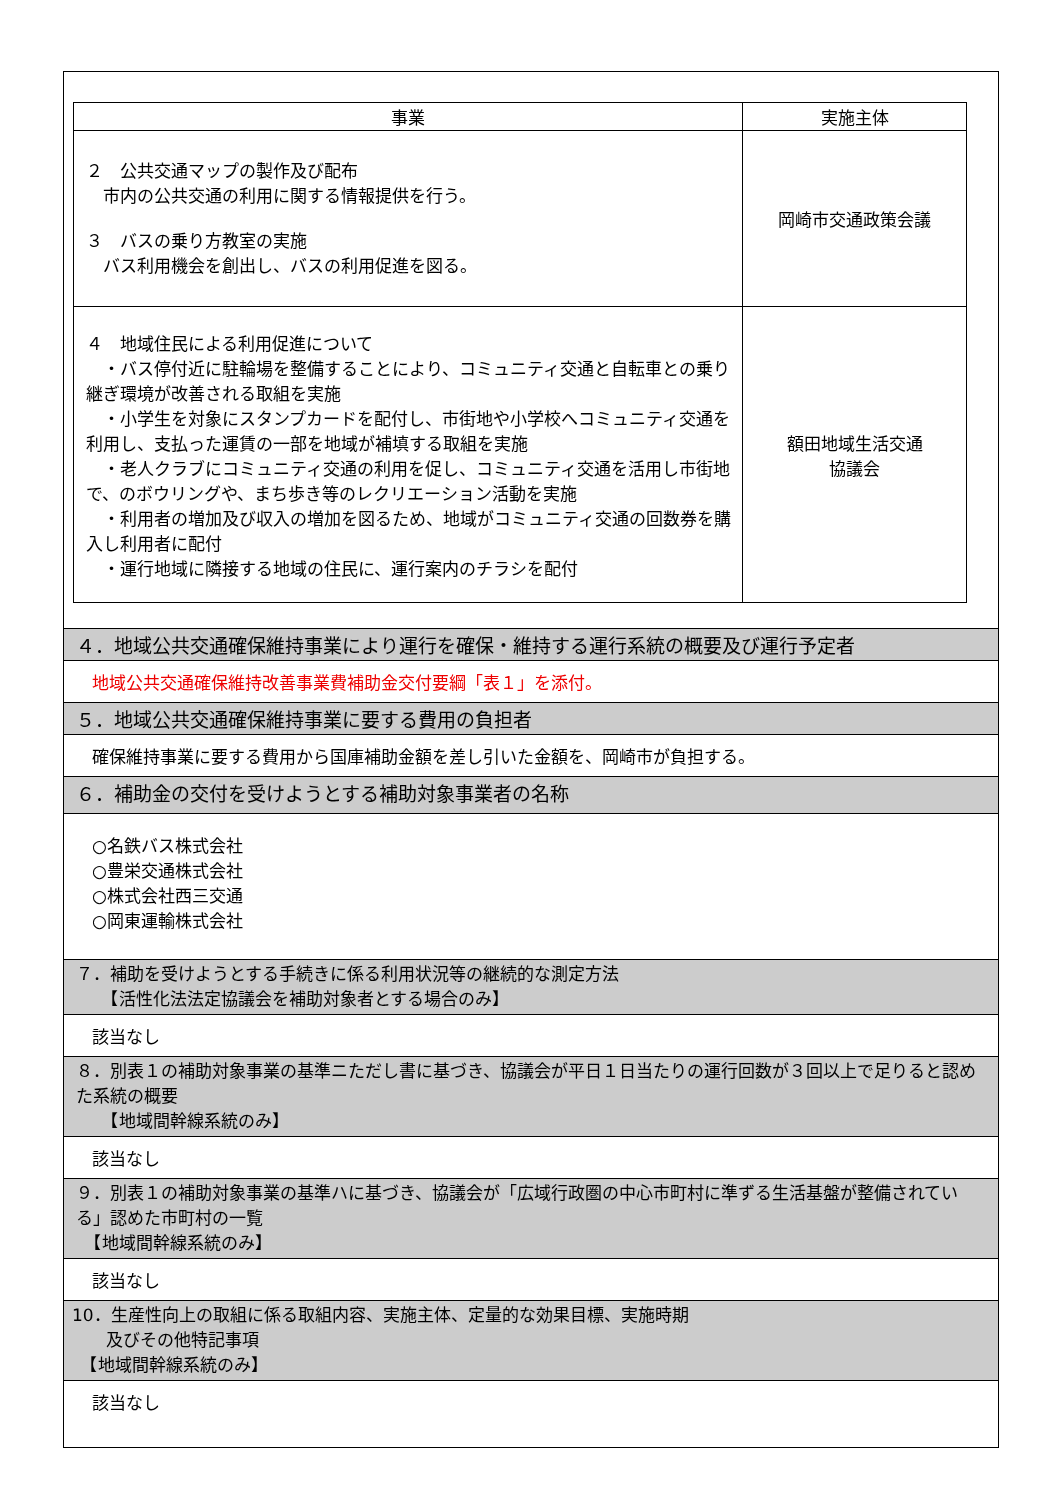| 事業 | 実施主体 |
| --- | --- |
| ２ 公共交通マップの製作及び配布 市内の公共交通の利用に関する情報提供を行う。 ３ バスの乗り方教室の実施 バス利用機会を創出し、バスの利用促進を図る。 | 岡崎市交通政策会議 |
| ４ 地域住民による利用促進について ・バス停付近に駐輪場を整備することにより、コミュニティ交通と自転車との乗り継ぎ環境が改善される取組を実施 ・小学生を対象にスタンプカードを配付し、市街地や小学校へコミュニティ交通を利用し、支払った運賃の一部を地域が補填する取組を実施 ・老人クラブにコミュニティ交通の利用を促し、コミュニティ交通を活用し市街地で、のボウリングや、まち歩き等のレクリエーション活動を実施 ・利用者の増加及び収入の増加を図るため、地域がコミュニティ交通の回数券を購入し利用者に配付 ・運行地域に隣接する地域の住民に、運行案内のチラシを配付 | 額田地域生活交通 協議会 |
４．地域公共交通確保維持事業により運行を確保・維持する運行系統の概要及び運行予定者
地域公共交通確保維持改善事業費補助金交付要綱「表１」を添付。
５．地域公共交通確保維持事業に要する費用の負担者
確保維持事業に要する費用から国庫補助金額を差し引いた金額を、岡崎市が負担する。
６．補助金の交付を受けようとする補助対象事業者の名称
○名鉄バス株式会社
○豊栄交通株式会社
○株式会社西三交通
○岡東運輸株式会社
７．補助を受けようとする手続きに係る利用状況等の継続的な測定方法
　　【活性化法法定協議会を補助対象者とする場合のみ】
該当なし
８．別表１の補助対象事業の基準ニただし書に基づき、協議会が平日１日当たりの運行回数が３回以上で足りると認めた系統の概要
　　【地域間幹線系統のみ】
該当なし
９．別表１の補助対象事業の基準ハに基づき、協議会が「広域行政圏の中心市町村に準ずる生活基盤が整備されている」認めた市町村の一覧
　【地域間幹線系統のみ】
該当なし
10．生産性向上の取組に係る取組内容、実施主体、定量的な効果目標、実施時期
　　及びその他特記事項
　【地域間幹線系統のみ】
該当なし